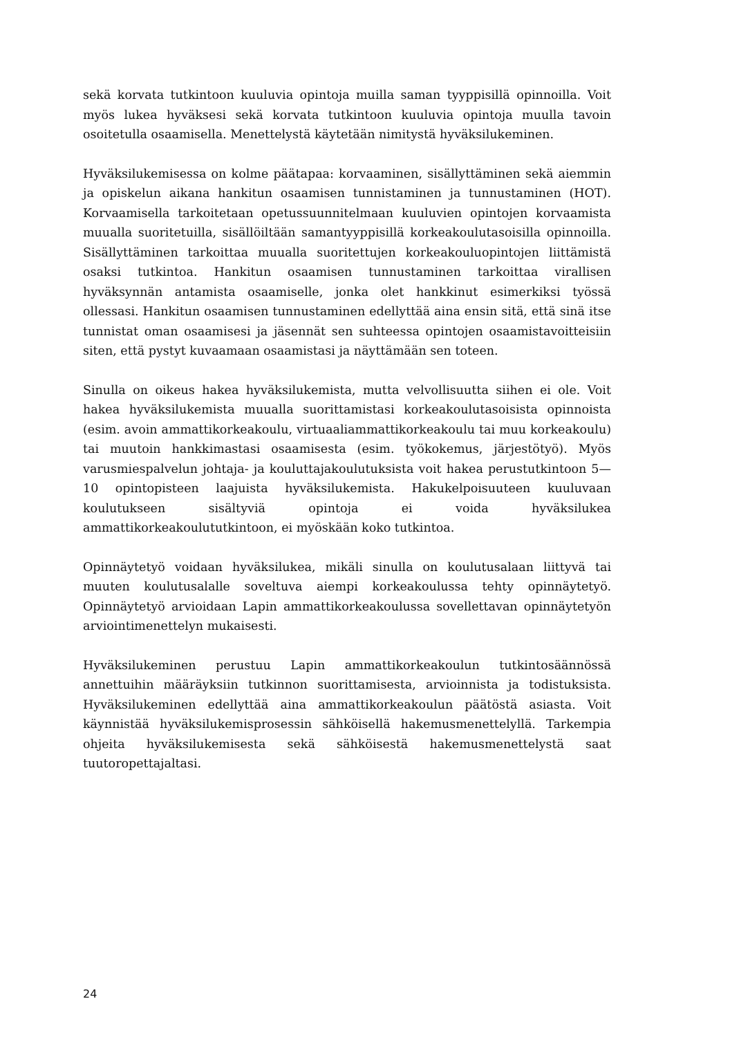sekä korvata tutkintoon kuuluvia opintoja muilla saman tyyppisillä opinnoilla. Voit myös lukea hyväksesi sekä korvata tutkintoon kuuluvia opintoja muulla tavoin osoitetulla osaamisella. Menettelystä käytetään nimitystä hyväksilukeminen.
Hyväksilukemisessa on kolme päätapaa: korvaaminen, sisällyttäminen sekä aiemmin ja opiskelun aikana hankitun osaamisen tunnistaminen ja tunnustaminen (HOT). Korvaamisella tarkoitetaan opetussuunnitelmaan kuuluvien opintojen korvaamista muualla suoritetuilla, sisällöiltään samantyyppisillä korkeakoulutasoisilla opinnoilla. Sisällyttäminen tarkoittaa muualla suoritettujen korkeakouluopintojen liittämistä osaksi tutkintoa. Hankitun osaamisen tunnustaminen tarkoittaa virallisen hyväksynnän antamista osaamiselle, jonka olet hankkinut esimerkiksi työssä ollessasi. Hankitun osaamisen tunnustaminen edellyttää aina ensin sitä, että sinä itse tunnistat oman osaamisesi ja jäsennät sen suhteessa opintojen osaamistavoitteisiin siten, että pystyt kuvaamaan osaamistasi ja näyttämään sen toteen.
Sinulla on oikeus hakea hyväksilukemista, mutta velvollisuutta siihen ei ole. Voit hakea hyväksilukemista muualla suorittamistasi korkeakoulutasoisista opinnoista (esim. avoin ammattikorkeakoulu, virtuaaliammattikorkeakoulu tai muu korkeakoulu) tai muutoin hankkimastasi osaamisesta (esim. työkokemus, järjestötyö). Myös varusmiespalvelun johtaja- ja kouluttajakoulutuksista voit hakea perustutkintoon 5—10 opintopisteen laajuista hyväksilukemista. Hakukelpoisuuteen kuuluvaan koulutukseen sisältyviä opintoja ei voida hyväksilukea ammattikorkeakoulututkintoon, ei myöskään koko tutkintoa.
Opinnäytetyö voidaan hyväksilukea, mikäli sinulla on koulutusalaan liittyvä tai muuten koulutusalalle soveltuva aiempi korkeakoulussa tehty opinnäytetyö. Opinnäytetyö arvioidaan Lapin ammattikorkeakoulussa sovellettavan opinnäytetyön arviointimenettelyn mukaisesti.
Hyväksilukeminen perustuu Lapin ammattikorkeakoulun tutkintosäännössä annettuihin määräyksiin tutkinnon suorittamisesta, arvioinnista ja todistuksista. Hyväksilukeminen edellyttää aina ammattikorkeakoulun päätöstä asiasta. Voit käynnistää hyväksilukemisprosessin sähköisellä hakemusmenettelyllä. Tarkempia ohjeita hyväksilukemisesta sekä sähköisestä hakemusmenettelystä saat tuutoropettajaltasi.
24